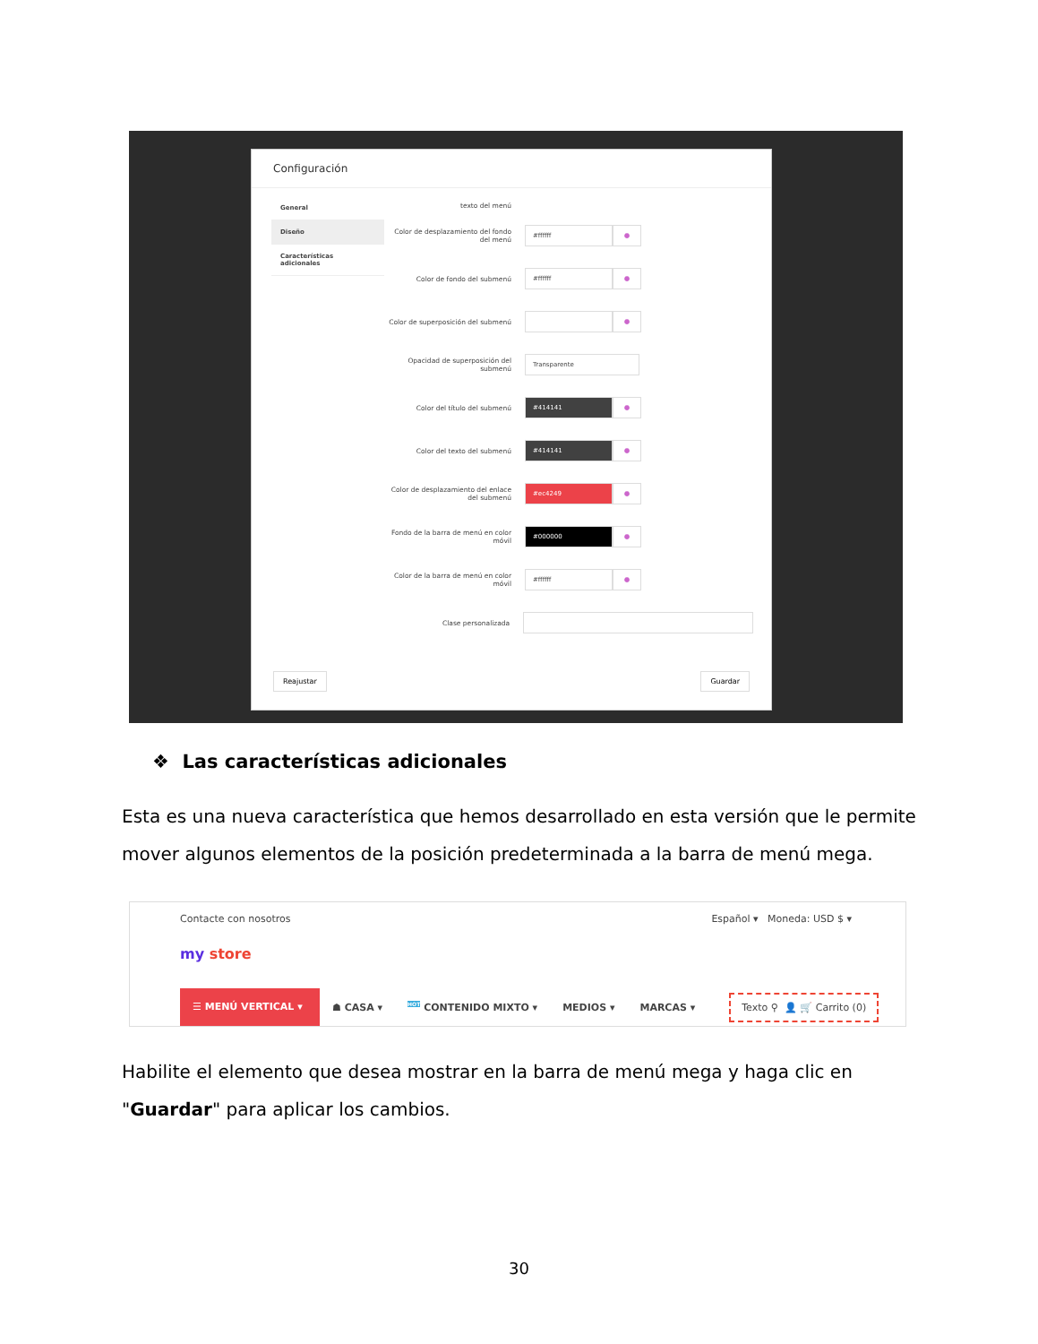Configuración
General
Diseño
Características adicionales
texto del menú
Color de desplazamiento del fondo del menú
#ffffff ●
Color de fondo del submenú
#ffffff ●
Color de superposición del submenú
●
Opacidad de superposición del submenú
Transparente
Color del título del submenú
#414141 ●
Color del texto del submenú
#414141 ●
Color de desplazamiento del enlace del submenú
#ec4249 ●
Fondo de la barra de menú en color móvil
#000000 ●
Color de la barra de menú en color móvil
#ffffff ●
Clase personalizada
Reajustar Guardar
❖ Las características adicionales
Esta es una nueva característica que hemos desarrollado en esta versión que le permite mover algunos elementos de la posición predeterminada a la barra de menú mega.
Contacte con nosotros Español ▾ Moneda: USD $ ▾
my store
☰ MENÚ VERTICAL ▾
☗ CASA ▾
<sup>HOT</sup> CONTENIDO MIXTO ▾ MEDIOS ▾ MARCAS ▾
Texto ⚲ 👤 🛒 Carrito (0)
Habilite el elemento que desea mostrar en la barra de menú mega y haga clic en "Guardar" para aplicar los cambios.
30